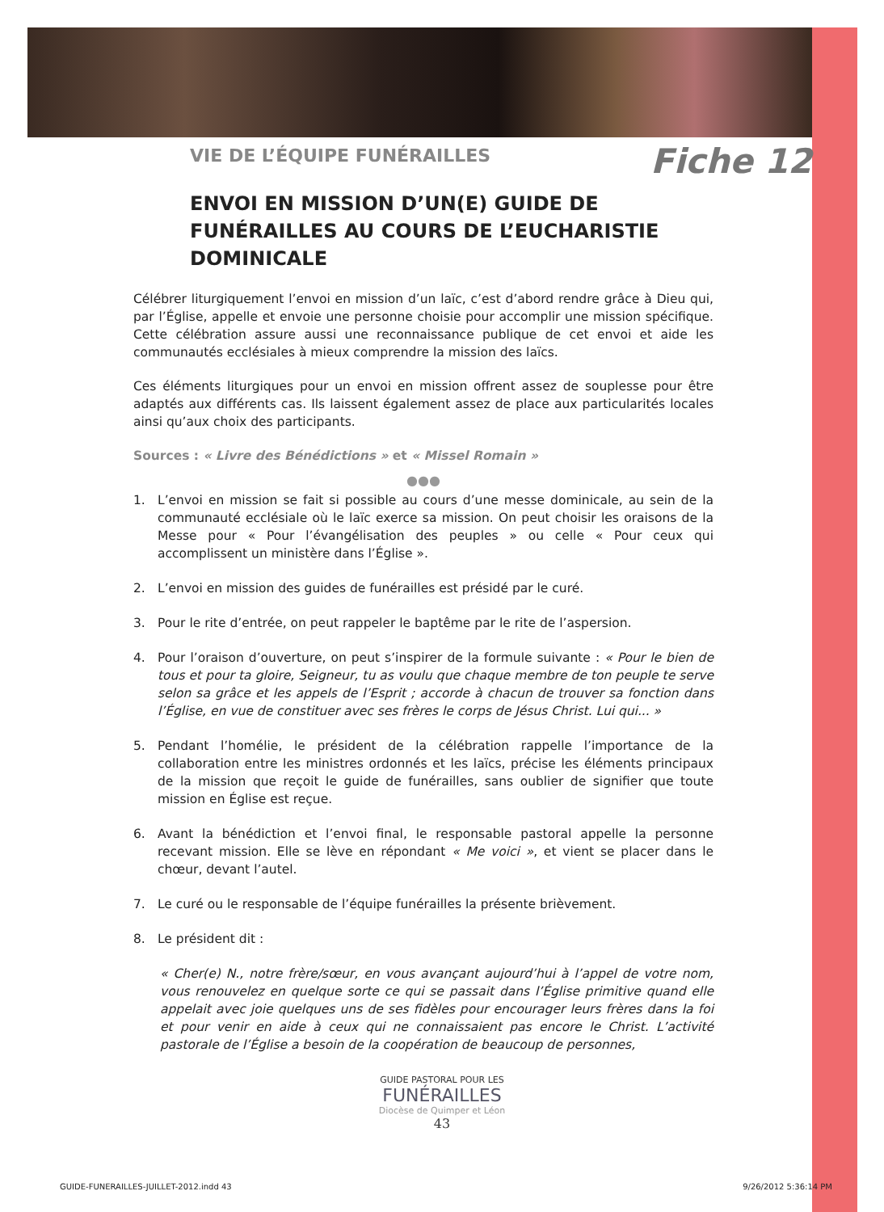Fiche 12
VIE DE L’ÉQUIPE FUNÉRAILLES
ENVOI EN MISSION D’UN(E) GUIDE DE FUNÉRAILLES AU COURS DE L’EUCHARISTIE DOMINICALE
Célébrer liturgiquement l’envoi en mission d’un laïc, c’est d’abord rendre grâce à Dieu qui, par l’Église, appelle et envoie une personne choisie pour accomplir une mission spécifique. Cette célébration assure aussi une reconnaissance publique de cet envoi et aide les communautés ecclésiales à mieux comprendre la mission des laïcs.
Ces éléments liturgiques pour un envoi en mission offrent assez de souplesse pour être adaptés aux différents cas. Ils laissent également assez de place aux particularités locales ainsi qu’aux choix des participants.
Sources : « Livre des Bénédictions » et « Missel Romain »
●●●
1. L’envoi en mission se fait si possible au cours d’une messe dominicale, au sein de la communauté ecclésiale où le laïc exerce sa mission. On peut choisir les oraisons de la Messe pour « Pour l’évangélisation des peuples » ou celle « Pour ceux qui accomplissent un ministère dans l’Église ».
2. L’envoi en mission des guides de funérailles est présidé par le curé.
3. Pour le rite d’entrée, on peut rappeler le baptême par le rite de l’aspersion.
4. Pour l’oraison d’ouverture, on peut s’inspirer de la formule suivante : « Pour le bien de tous et pour ta gloire, Seigneur, tu as voulu que chaque membre de ton peuple te serve selon sa grâce et les appels de l’Esprit ; accorde à chacun de trouver sa fonction dans l’Église, en vue de constituer avec ses frères le corps de Jésus Christ. Lui qui... »
5. Pendant l’homélie, le président de la célébration rappelle l’importance de la collaboration entre les ministres ordonnés et les laïcs, précise les éléments principaux de la mission que reçoit le guide de funérailles, sans oublier de signifier que toute mission en Église est reçue.
6. Avant la bénédiction et l’envoi final, le responsable pastoral appelle la personne recevant mission. Elle se lève en répondant « Me voici », et vient se placer dans le chœur, devant l’autel.
7. Le curé ou le responsable de l’équipe funérailles la présente brièvement.
8. Le président dit :
« Cher(e) N., notre frère/sœur, en vous avançant aujourd’hui à l’appel de votre nom, vous renouvelez en quelque sorte ce qui se passait dans l’Église primitive quand elle appelait avec joie quelques uns de ses fidèles pour encourager leurs frères dans la foi et pour venir en aide à ceux qui ne connaissaient pas encore le Christ. L’activité pastorale de l’Église a besoin de la coopération de beaucoup de personnes,
GUIDE PASTORAL POUR LES
FUNÉRAILLES
Diocèse de Quimper et Léon
43
GUIDE-FUNERAILLES-JUILLET-2012.indd 43 9/26/2012 5:36:14 PM